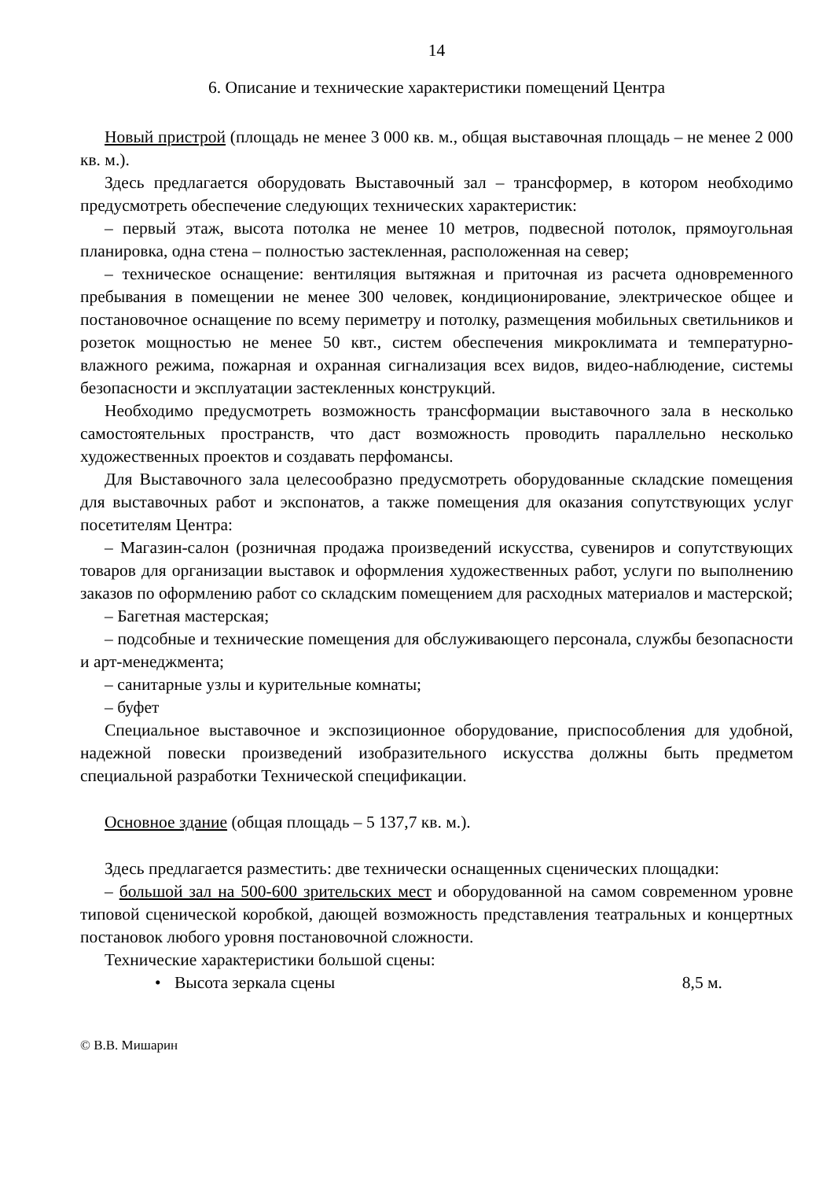14
6. Описание и технические характеристики помещений Центра
Новый пристрой (площадь не менее 3 000 кв. м., общая выставочная площадь – не менее 2 000 кв. м.).
Здесь предлагается оборудовать Выставочный зал – трансформер, в котором необходимо предусмотреть обеспечение следующих технических характеристик:
– первый этаж, высота потолка не менее 10 метров, подвесной потолок, прямоугольная планировка, одна стена – полностью застекленная, расположенная на север;
– техническое оснащение: вентиляция вытяжная и приточная из расчета одновременного пребывания в помещении не менее 300 человек, кондиционирование, электрическое общее и постановочное оснащение по всему периметру и потолку, размещения мобильных светильников и розеток мощностью не менее 50 квт., систем обеспечения микроклимата и температурно-влажного режима, пожарная и охранная сигнализация всех видов, видео-наблюдение, системы безопасности и эксплуатации застекленных конструкций.
Необходимо предусмотреть возможность трансформации выставочного зала в несколько самостоятельных пространств, что даст возможность проводить параллельно несколько художественных проектов и создавать перфомансы.
Для Выставочного зала целесообразно предусмотреть оборудованные складские помещения для выставочных работ и экспонатов, а также помещения для оказания сопутствующих услуг посетителям Центра:
– Магазин-салон (розничная продажа произведений искусства, сувениров и сопутствующих товаров для организации выставок и оформления художественных работ, услуги по выполнению заказов по оформлению работ со складским помещением для расходных материалов и мастерской;
– Багетная мастерская;
– подсобные и технические помещения для обслуживающего персонала, службы безопасности и арт-менеджмента;
– санитарные узлы и курительные комнаты;
– буфет
Специальное выставочное и экспозиционное оборудование, приспособления для удобной, надежной повески произведений изобразительного искусства должны быть предметом специальной разработки Технической спецификации.
Основное здание (общая площадь – 5 137,7 кв. м.).
Здесь предлагается разместить: две технически оснащенных сценических площадки:
– большой зал на 500-600 зрительских мест и оборудованной на самом современном уровне типовой сценической коробкой, дающей возможность представления театральных и концертных постановок любого уровня постановочной сложности.
Технические характеристики большой сцены:
• Высота зеркала сцены 8,5 м.
© В.В. Мишарин